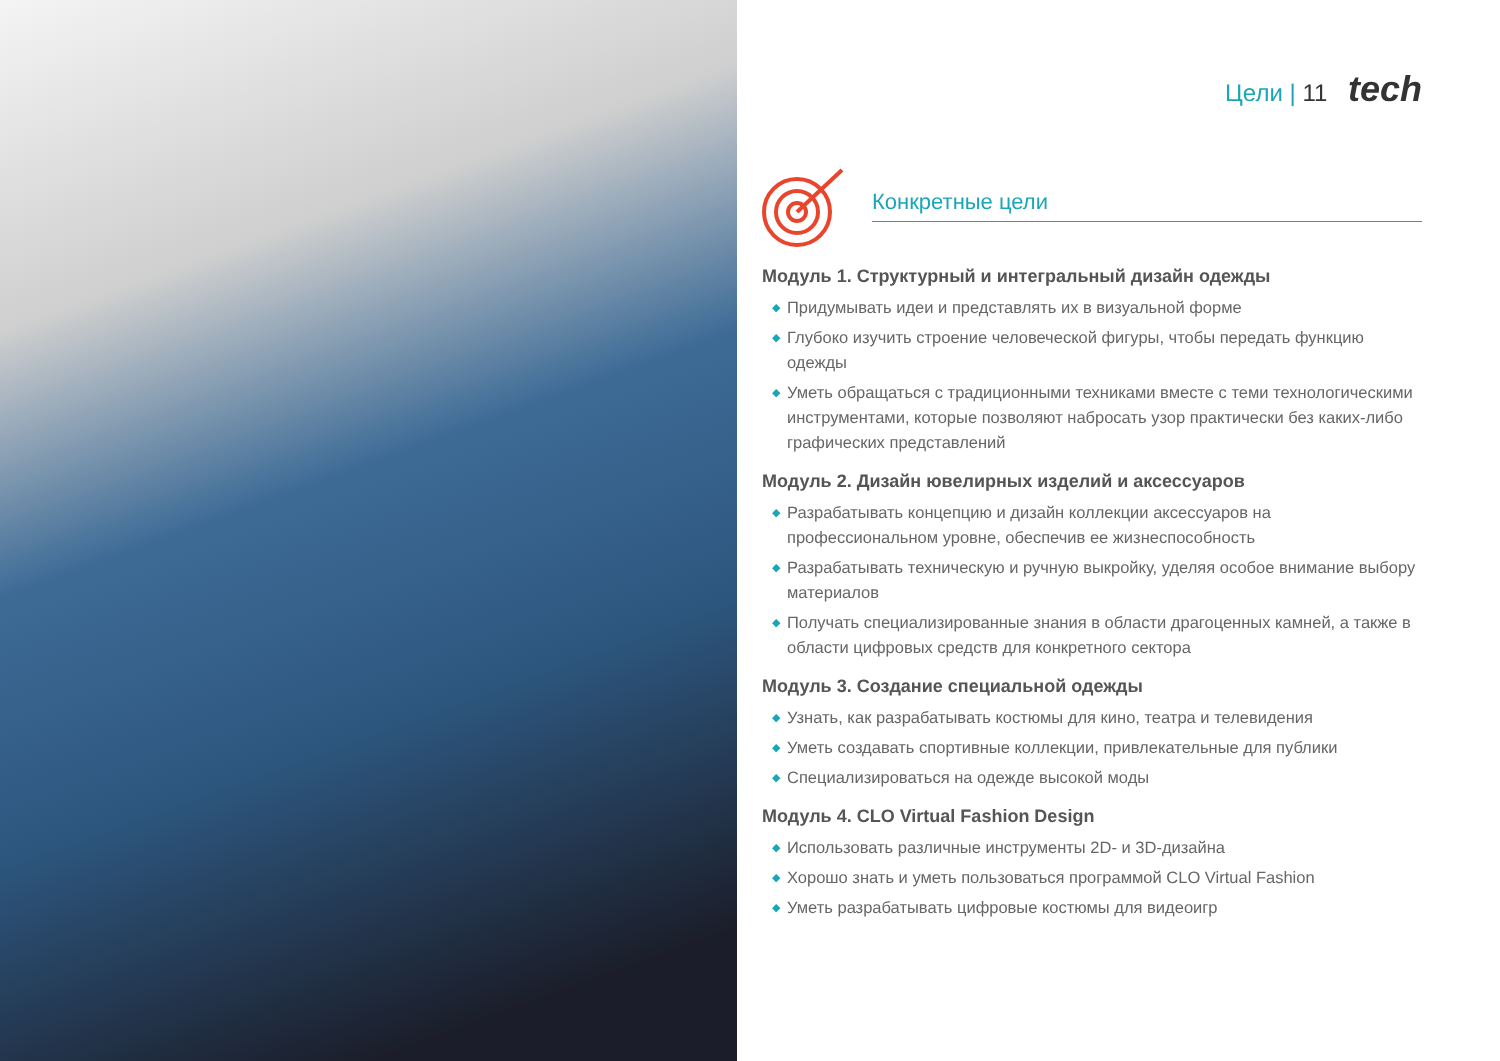Цели | 11 tech
Конкретные цели
Модуль 1. Структурный и интегральный дизайн одежды
◆ Придумывать идеи и представлять их в визуальной форме
◆ Глубоко изучить строение человеческой фигуры, чтобы передать функцию одежды
◆ Уметь обращаться с традиционными техниками вместе с теми технологическими инструментами, которые позволяют набросать узор практически без каких-либо графических представлений
Модуль 2. Дизайн ювелирных изделий и аксессуаров
◆ Разрабатывать концепцию и дизайн коллекции аксессуаров на профессиональном уровне, обеспечив ее жизнеспособность
◆ Разрабатывать техническую и ручную выкройку, уделяя особое внимание выбору материалов
◆ Получать специализированные знания в области драгоценных камней, а также в области цифровых средств для конкретного сектора
Модуль 3. Создание специальной одежды
◆ Узнать, как разрабатывать костюмы для кино, театра и телевидения
◆ Уметь создавать спортивные коллекции, привлекательные для публики
◆ Специализироваться на одежде высокой моды
Модуль 4. CLO Virtual Fashion Design
◆ Использовать различные инструменты 2D- и 3D-дизайна
◆ Хорошо знать и уметь пользоваться программой CLO Virtual Fashion
◆ Уметь разрабатывать цифровые костюмы для видеоигр